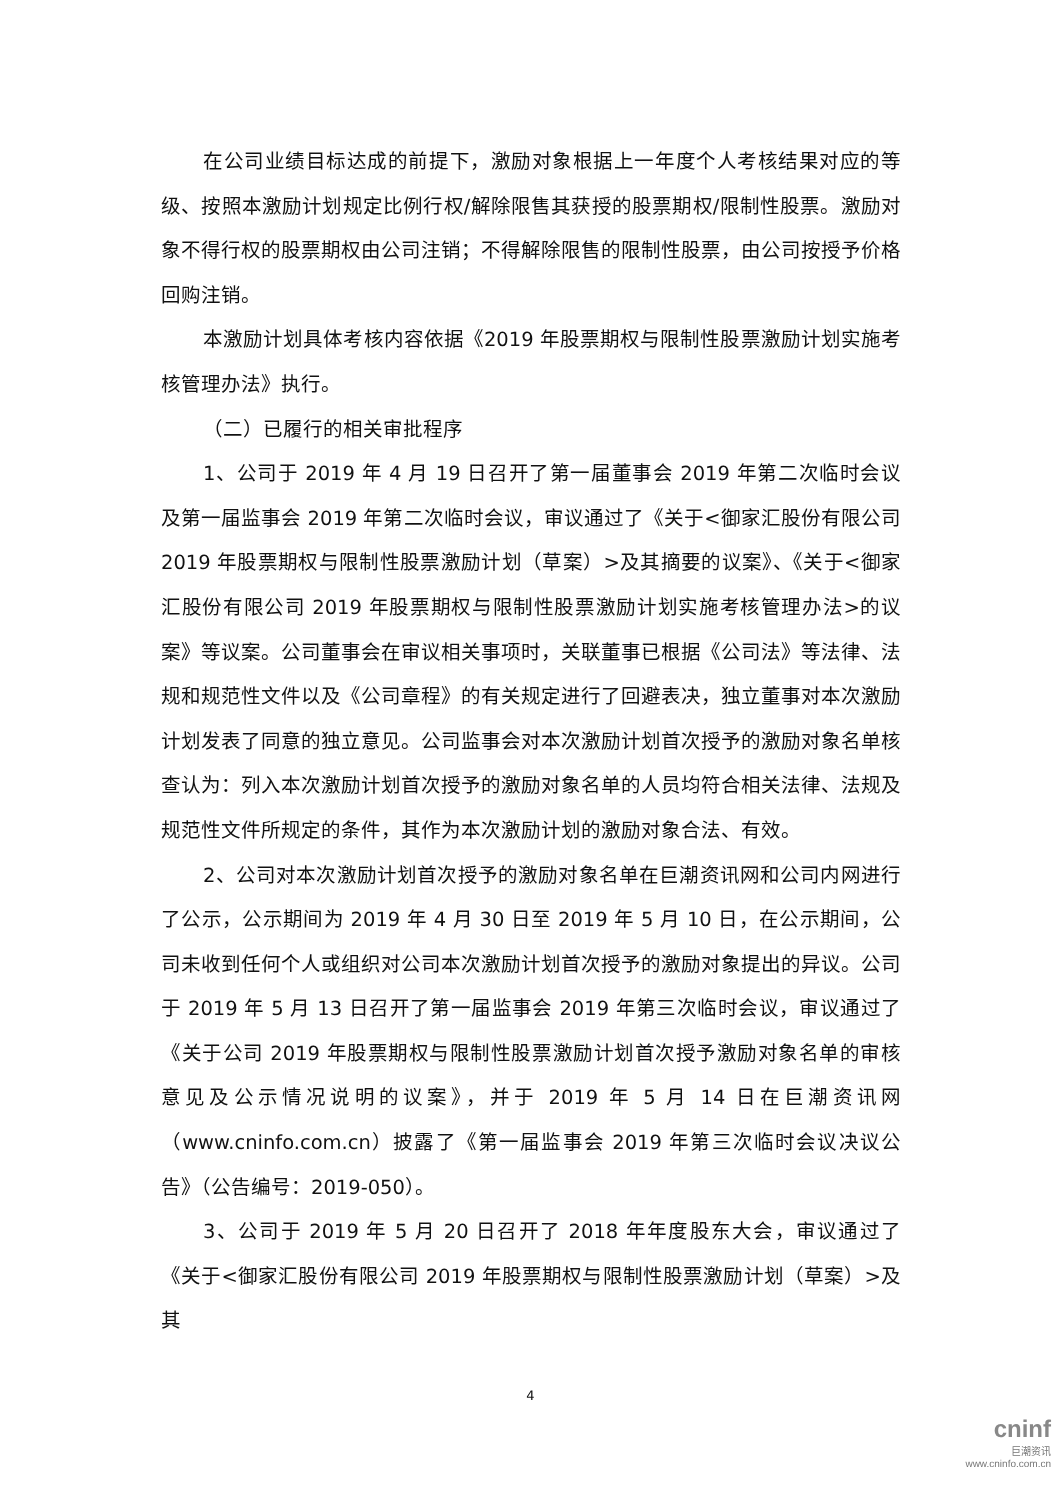在公司业绩目标达成的前提下，激励对象根据上一年度个人考核结果对应的等级、按照本激励计划规定比例行权/解除限售其获授的股票期权/限制性股票。激励对象不得行权的股票期权由公司注销；不得解除限售的限制性股票，由公司按授予价格回购注销。
本激励计划具体考核内容依据《2019 年股票期权与限制性股票激励计划实施考核管理办法》执行。
（二）已履行的相关审批程序
1、公司于 2019 年 4 月 19 日召开了第一届董事会 2019 年第二次临时会议及第一届监事会 2019 年第二次临时会议，审议通过了《关于<御家汇股份有限公司 2019 年股票期权与限制性股票激励计划（草案）>及其摘要的议案》、《关于<御家汇股份有限公司 2019 年股票期权与限制性股票激励计划实施考核管理办法>的议案》等议案。公司董事会在审议相关事项时，关联董事已根据《公司法》等法律、法规和规范性文件以及《公司章程》的有关规定进行了回避表决，独立董事对本次激励计划发表了同意的独立意见。公司监事会对本次激励计划首次授予的激励对象名单核查认为：列入本次激励计划首次授予的激励对象名单的人员均符合相关法律、法规及规范性文件所规定的条件，其作为本次激励计划的激励对象合法、有效。
2、公司对本次激励计划首次授予的激励对象名单在巨潮资讯网和公司内网进行了公示，公示期间为 2019 年 4 月 30 日至 2019 年 5 月 10 日，在公示期间，公司未收到任何个人或组织对公司本次激励计划首次授予的激励对象提出的异议。公司于 2019 年 5 月 13 日召开了第一届监事会 2019 年第三次临时会议，审议通过了《关于公司 2019 年股票期权与限制性股票激励计划首次授予激励对象名单的审核意见及公示情况说明的议案》，并于 2019 年 5 月 14 日在巨潮资讯网（www.cninfo.com.cn）披露了《第一届监事会 2019 年第三次临时会议决议公告》（公告编号：2019-050）。
3、公司于 2019 年 5 月 20 日召开了 2018 年年度股东大会，审议通过了《关于<御家汇股份有限公司 2019 年股票期权与限制性股票激励计划（草案）>及其
4
cninf
巨潮资讯
www.cninfo.com.cn